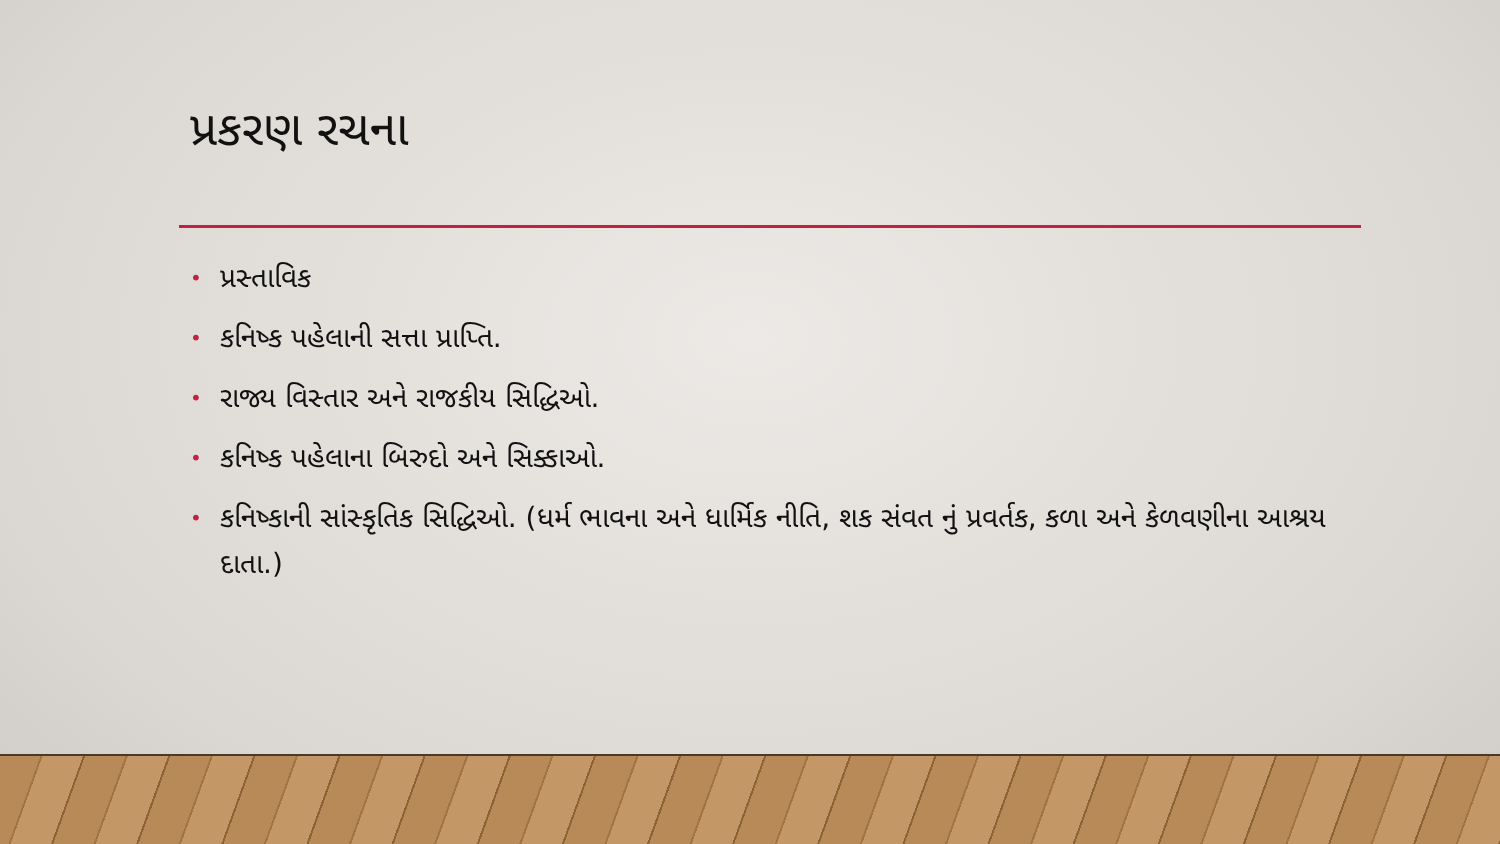પ્રકરણ રચના
• પ્રસ્તાવિક
• કનિષ્ક પહેલાની સત્તા પ્રાપ્તિ.
• રાજ્ય વિસ્તાર અને રાજકીય સિદ્ધિઓ.
• કનિષ્ક પહેલાના બિરુદો અને સિક્કાઓ.
• કનિષ્કાની સાંસ્કૃતિક સિદ્ધિઓ. (ધર્મ ભાવના અને ધાર્મિક નીતિ, શક સંવત નું પ્રવર્તક, કળા અને કેળવણીના આશ્રય દાતા.)